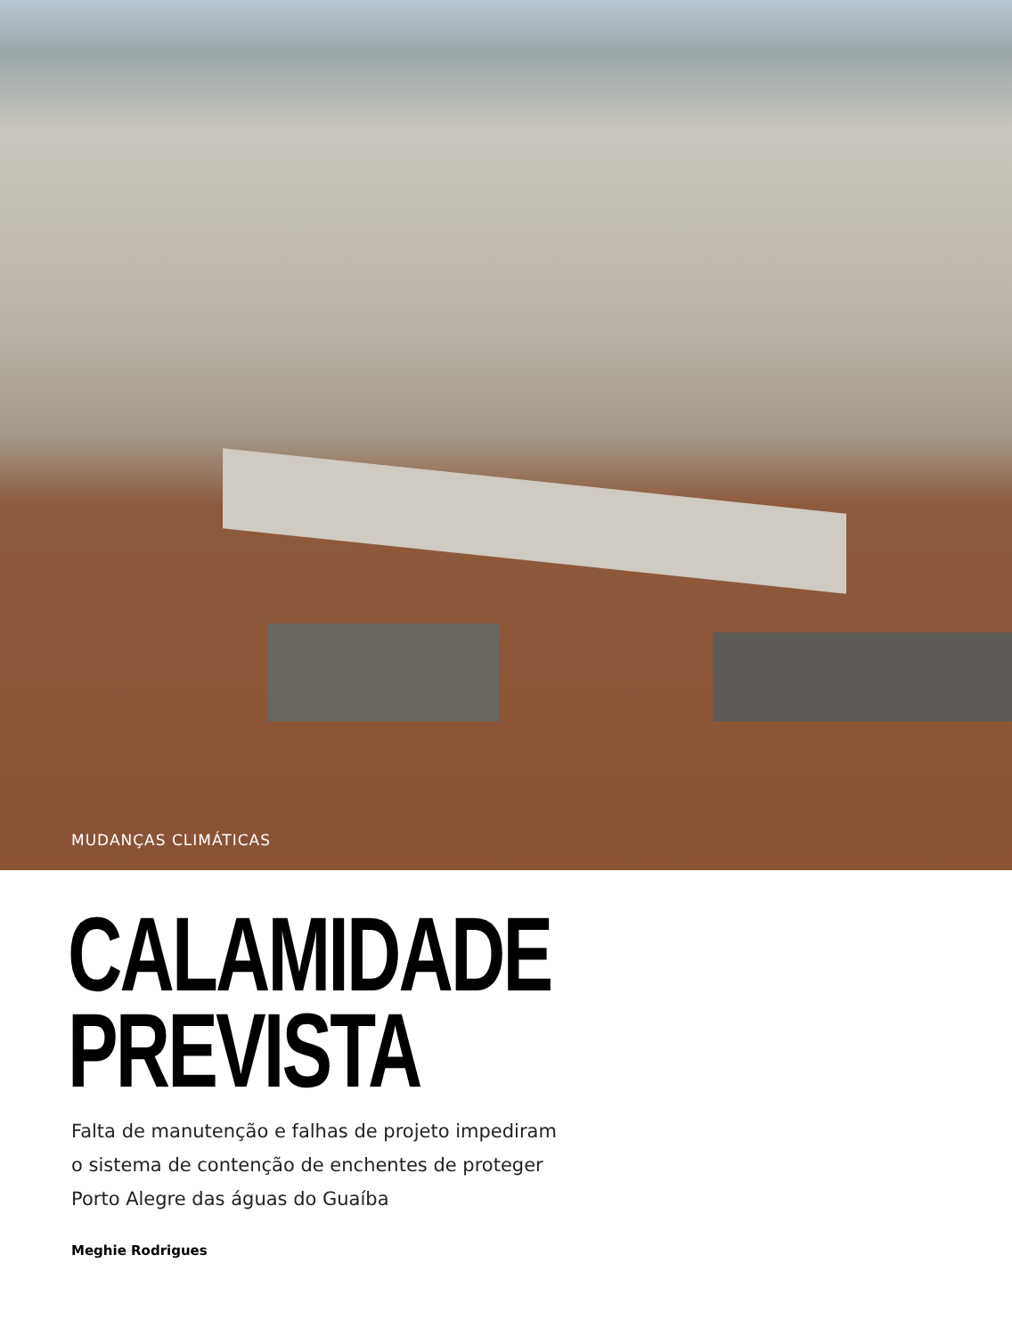MUDANÇAS CLIMÁTICAS
CALAMIDADE
PREVISTA
Falta de manutenção e falhas de projeto impediram o sistema de contenção de enchentes de proteger Porto Alegre das águas do Guaíba
Meghie Rodrigues